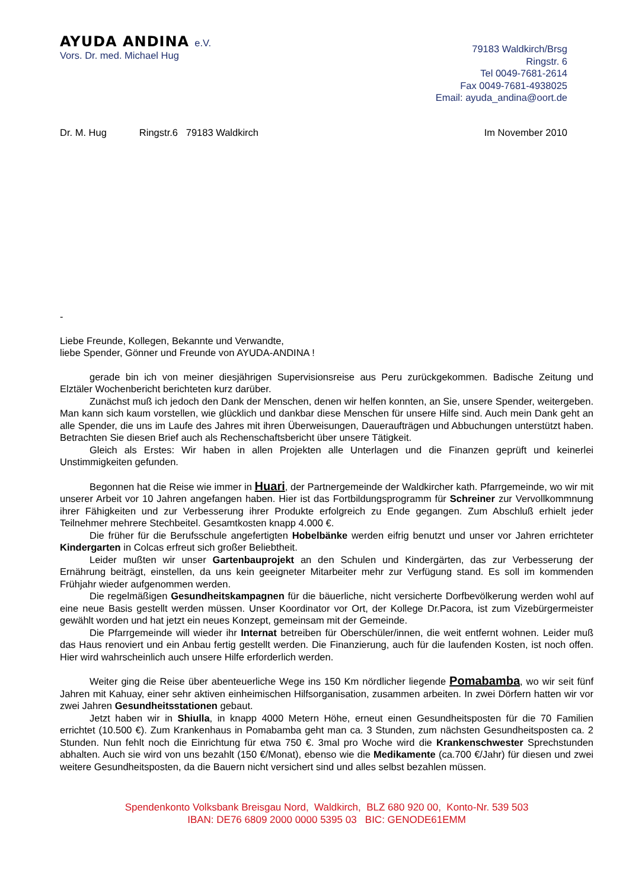AYUDA ANDINA e.V.
Vors. Dr. med. Michael Hug
79183 Waldkirch/Brsg
Ringstr. 6
Tel 0049-7681-2614
Fax 0049-7681-4938025
Email: ayuda_andina@oort.de
Dr. M. Hug Ringstr.6 79183 Waldkirch Im November 2010
-
Liebe Freunde, Kollegen, Bekannte und Verwandte,
liebe Spender, Gönner und Freunde von AYUDA-ANDINA !
gerade bin ich von meiner diesjährigen Supervisionsreise aus Peru zurückgekommen. Badische Zeitung und Elztäler Wochenbericht berichteten kurz darüber.
Zunächst muß ich jedoch den Dank der Menschen, denen wir helfen konnten, an Sie, unsere Spender, weitergeben. Man kann sich kaum vorstellen, wie glücklich und dankbar diese Menschen für unsere Hilfe sind. Auch mein Dank geht an alle Spender, die uns im Laufe des Jahres mit ihren Überweisungen, Daueraufträgen und Abbuchungen unterstützt haben. Betrachten Sie diesen Brief auch als Rechenschaftsbericht über unsere Tätigkeit.
Gleich als Erstes: Wir haben in allen Projekten alle Unterlagen und die Finanzen geprüft und keinerlei Unstimmigkeiten gefunden.
Begonnen hat die Reise wie immer in Huari, der Partnergemeinde der Waldkircher kath. Pfarrgemeinde, wo wir mit unserer Arbeit vor 10 Jahren angefangen haben. Hier ist das Fortbildungsprogramm für Schreiner zur Vervollkommnung ihrer Fähigkeiten und zur Verbesserung ihrer Produkte erfolgreich zu Ende gegangen. Zum Abschluß erhielt jeder Teilnehmer mehrere Stechbeitel. Gesamtkosten knapp 4.000 €.
Die früher für die Berufsschule angefertigten Hobelbänke werden eifrig benutzt und unser vor Jahren errichteter Kindergarten in Colcas erfreut sich großer Beliebtheit.
Leider mußten wir unser Gartenbauprojekt an den Schulen und Kindergärten, das zur Verbesserung der Ernährung beiträgt, einstellen, da uns kein geeigneter Mitarbeiter mehr zur Verfügung stand. Es soll im kommenden Frühjahr wieder aufgenommen werden.
Die regelmäßigen Gesundheitskampagnen für die bäuerliche, nicht versicherte Dorfbevölkerung werden wohl auf eine neue Basis gestellt werden müssen. Unser Koordinator vor Ort, der Kollege Dr.Pacora, ist zum Vizebürgermeister gewählt worden und hat jetzt ein neues Konzept, gemeinsam mit der Gemeinde.
Die Pfarrgemeinde will wieder ihr Internat betreiben für Oberschüler/innen, die weit entfernt wohnen. Leider muß das Haus renoviert und ein Anbau fertig gestellt werden. Die Finanzierung, auch für die laufenden Kosten, ist noch offen. Hier wird wahrscheinlich auch unsere Hilfe erforderlich werden.
Weiter ging die Reise über abenteuerliche Wege ins 150 Km nördlicher liegende Pomabamba, wo wir seit fünf Jahren mit Kahuay, einer sehr aktiven einheimischen Hilfsorganisation, zusammen arbeiten. In zwei Dörfern hatten wir vor zwei Jahren Gesundheitsstationen gebaut.
Jetzt haben wir in Shiulla, in knapp 4000 Metern Höhe, erneut einen Gesundheitsposten für die 70 Familien errichtet (10.500 €). Zum Krankenhaus in Pomabamba geht man ca. 3 Stunden, zum nächsten Gesundheitsposten ca. 2 Stunden. Nun fehlt noch die Einrichtung für etwa 750 €. 3mal pro Woche wird die Krankenschwester Sprechstunden abhalten. Auch sie wird von uns bezahlt (150 €/Monat), ebenso wie die Medikamente (ca.700 €/Jahr) für diesen und zwei weitere Gesundheitsposten, da die Bauern nicht versichert sind und alles selbst bezahlen müssen.
Spendenkonto Volksbank Breisgau Nord, Waldkirch, BLZ 680 920 00, Konto-Nr. 539 503
IBAN: DE76 6809 2000 0000 5395 03 BIC: GENODE61EMM